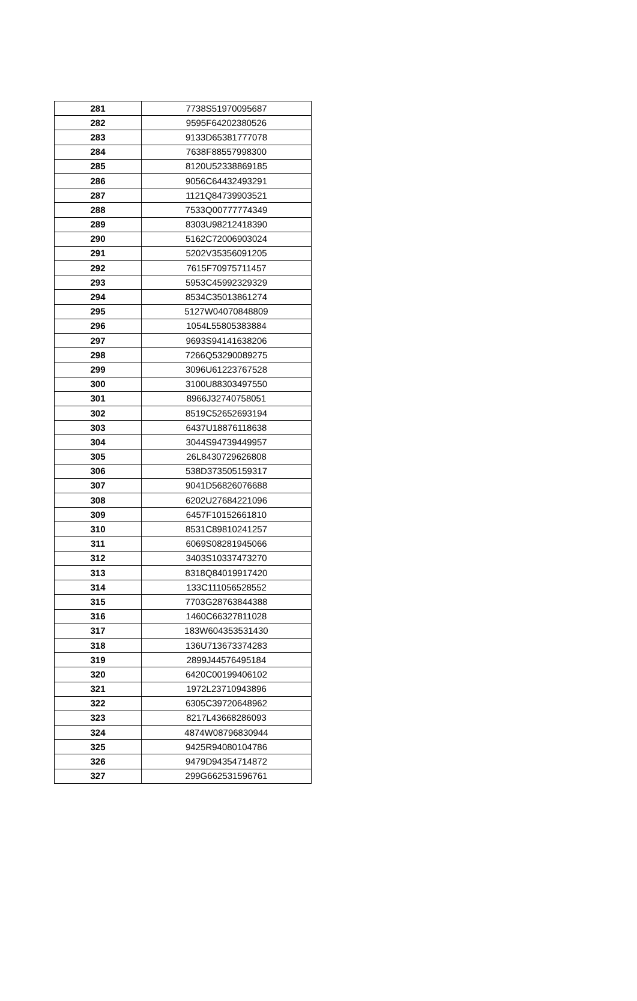| 281 | 7738S51970095687 |
| 282 | 9595F64202380526 |
| 283 | 9133D65381777078 |
| 284 | 7638F88557998300 |
| 285 | 8120U52338869185 |
| 286 | 9056C64432493291 |
| 287 | 1121Q84739903521 |
| 288 | 7533Q00777774349 |
| 289 | 8303U98212418390 |
| 290 | 5162C72006903024 |
| 291 | 5202V35356091205 |
| 292 | 7615F70975711457 |
| 293 | 5953C45992329329 |
| 294 | 8534C35013861274 |
| 295 | 5127W04070848809 |
| 296 | 1054L55805383884 |
| 297 | 9693S94141638206 |
| 298 | 7266Q53290089275 |
| 299 | 3096U61223767528 |
| 300 | 3100U88303497550 |
| 301 | 8966J32740758051 |
| 302 | 8519C52652693194 |
| 303 | 6437U18876118638 |
| 304 | 3044S94739449957 |
| 305 | 26L8430729626808 |
| 306 | 538D373505159317 |
| 307 | 9041D56826076688 |
| 308 | 6202U27684221096 |
| 309 | 6457F10152661810 |
| 310 | 8531C89810241257 |
| 311 | 6069S08281945066 |
| 312 | 3403S10337473270 |
| 313 | 8318Q84019917420 |
| 314 | 133C111056528552 |
| 315 | 7703G28763844388 |
| 316 | 1460C66327811028 |
| 317 | 183W604353531430 |
| 318 | 136U713673374283 |
| 319 | 2899J44576495184 |
| 320 | 6420C00199406102 |
| 321 | 1972L23710943896 |
| 322 | 6305C39720648962 |
| 323 | 8217L43668286093 |
| 324 | 4874W08796830944 |
| 325 | 9425R94080104786 |
| 326 | 9479D94354714872 |
| 327 | 299G662531596761 |